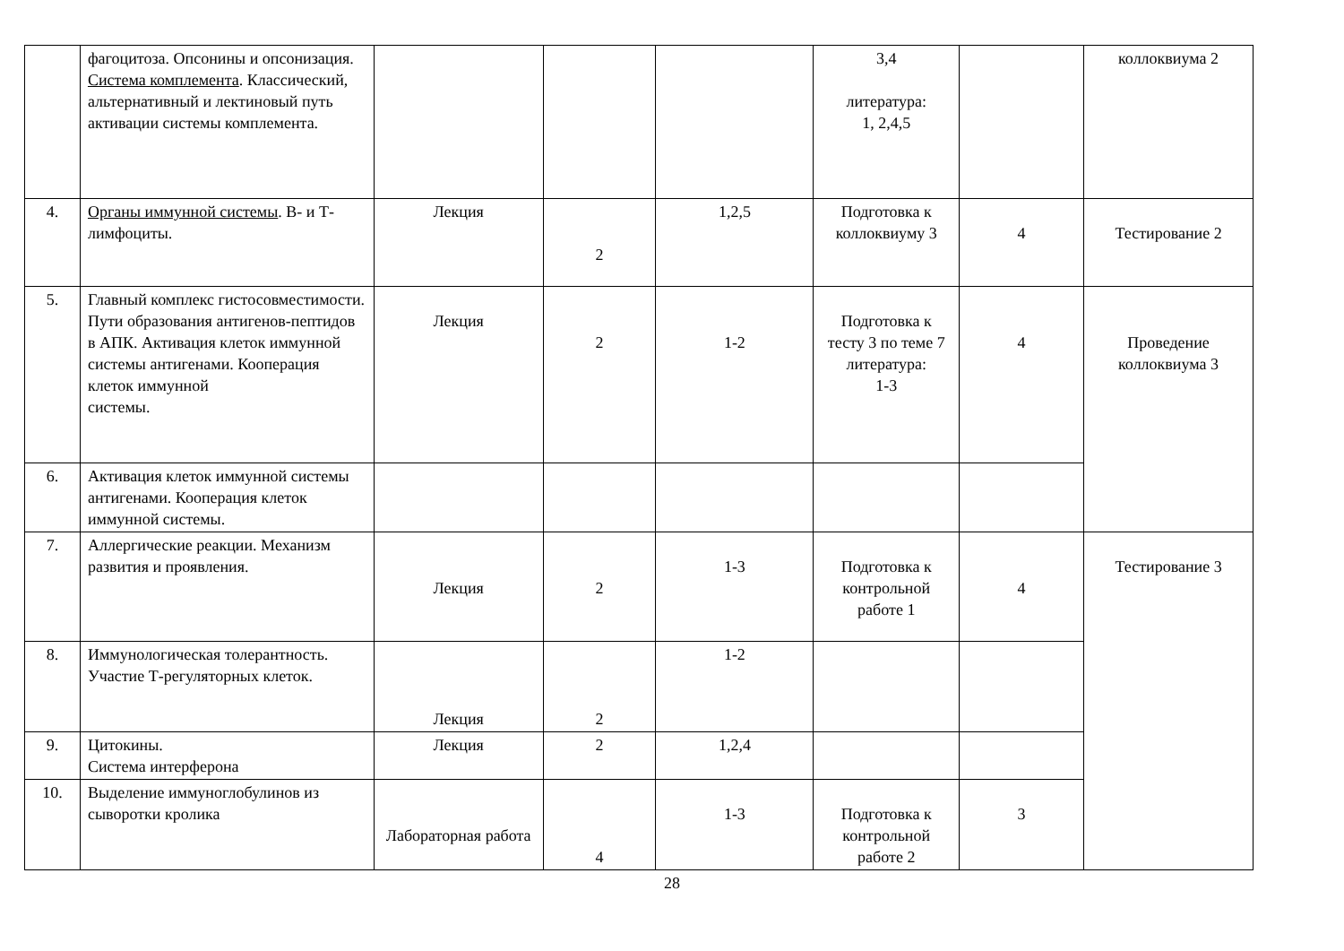| | фагоцитоза. Опсонины и опсонизация. Система комплемента . Классический, альтернативный и лектиновый путь активации системы комплемента. | | | | 3,4 литература: 1, 2,4,5 | | коллоквиума 2 |
| 4. | Органы иммунной системы . В- и Т-лимфоциты. | Лекция | 2 | 1,2,5 | Подготовка к коллоквиуму 3 | 4 | Тестирование 2 |
| 5. | Главный комплекс гистосовместимости. Пути образования антигенов-пептидов в АПК. Активация клеток иммунной системы антигенами. Кооперация клеток иммунной системы. | Лекция | 2 | 1-2 | Подготовка к тесту 3 по теме 7 литература: 1-3 | 4 | Проведение коллоквиума 3 |
| 6. | Активация клеток иммунной системы антигенами. Кооперация клеток иммунной системы. | | | | | | |
| 7. | Аллергические реакции. Механизм развития и проявления. | Лекция | 2 | 1-3 | Подготовка к контрольной работе 1 | 4 | Тестирование 3 |
| 8. | Иммунологическая толерантность. Участие Т-регуляторных клеток. | Лекция | 2 | 1-2 | | | |
| 9. | Цитокины. Система интерферона | Лекция | 2 | 1,2,4 | | | |
| 10. | Выделение иммуноглобулинов из сыворотки кролика | Лабораторная работа | 4 | 1-3 | Подготовка к контрольной работе 2 | 3 | |
28